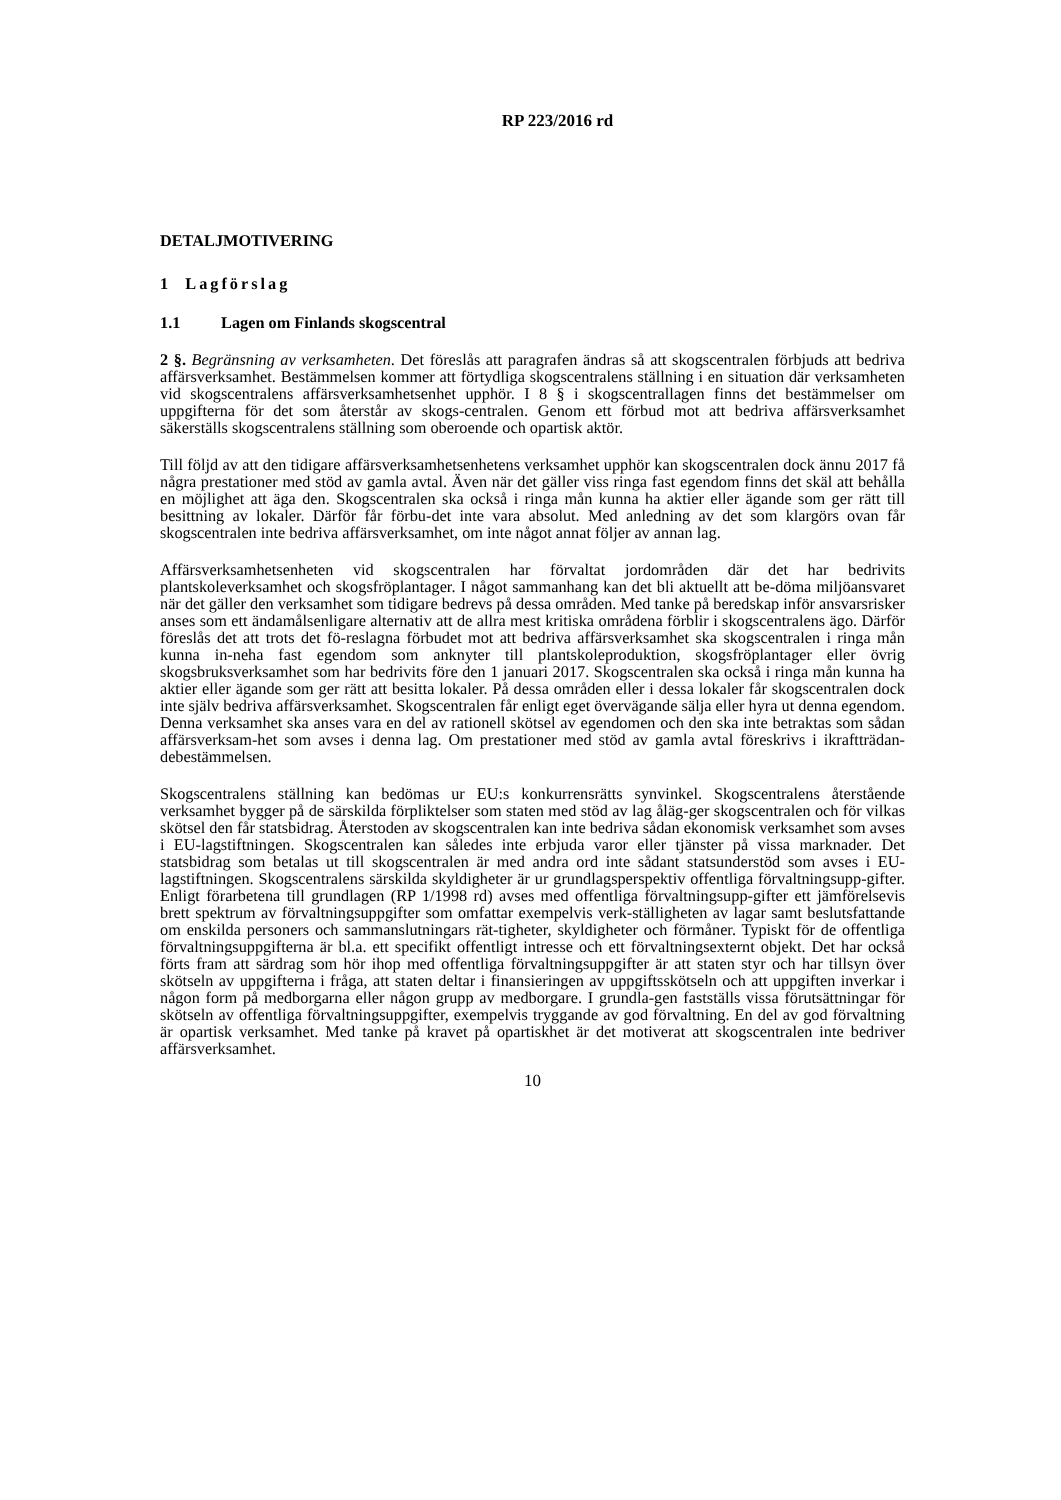RP 223/2016 rd
DETALJMOTIVERING
1 Lagförslag
1.1 Lagen om Finlands skogscentral
2 §. Begränsning av verksamheten. Det föreslås att paragrafen ändras så att skogscentralen förbjuds att bedriva affärsverksamhet. Bestämmelsen kommer att förtydliga skogscentralens ställning i en situation där verksamheten vid skogscentralens affärsverksamhetsenhet upphör. I 8 § i skogscentrallagen finns det bestämmelser om uppgifterna för det som återstår av skogs-centralen. Genom ett förbud mot att bedriva affärsverksamhet säkerställs skogscentralens ställning som oberoende och opartisk aktör.
Till följd av att den tidigare affärsverksamhetsenhetens verksamhet upphör kan skogscentralen dock ännu 2017 få några prestationer med stöd av gamla avtal. Även när det gäller viss ringa fast egendom finns det skäl att behålla en möjlighet att äga den. Skogscentralen ska också i ringa mån kunna ha aktier eller ägande som ger rätt till besittning av lokaler. Därför får förbu-det inte vara absolut. Med anledning av det som klargörs ovan får skogscentralen inte bedriva affärsverksamhet, om inte något annat följer av annan lag.
Affärsverksamhetsenheten vid skogscentralen har förvaltat jordområden där det har bedrivits plantskoleverksamhet och skogsfröplantager. I något sammanhang kan det bli aktuellt att be-döma miljöansvaret när det gäller den verksamhet som tidigare bedrevs på dessa områden. Med tanke på beredskap inför ansvarsrisker anses som ett ändamålsenligare alternativ att de allra mest kritiska områdena förblir i skogscentralens ägo. Därför föreslås det att trots det fö-reslagna förbudet mot att bedriva affärsverksamhet ska skogscentralen i ringa mån kunna in-neha fast egendom som anknyter till plantskoleproduktion, skogsfröplantager eller övrig skogsbruksverksamhet som har bedrivits före den 1 januari 2017. Skogscentralen ska också i ringa mån kunna ha aktier eller ägande som ger rätt att besitta lokaler. På dessa områden eller i dessa lokaler får skogscentralen dock inte själv bedriva affärsverksamhet. Skogscentralen får enligt eget övervägande sälja eller hyra ut denna egendom. Denna verksamhet ska anses vara en del av rationell skötsel av egendomen och den ska inte betraktas som sådan affärsverksam-het som avses i denna lag. Om prestationer med stöd av gamla avtal föreskrivs i ikraftträdan-debestämmelsen.
Skogscentralens ställning kan bedömas ur EU:s konkurrensrätts synvinkel. Skogscentralens återstående verksamhet bygger på de särskilda förpliktelser som staten med stöd av lag åläg-ger skogscentralen och för vilkas skötsel den får statsbidrag. Återstoden av skogscentralen kan inte bedriva sådan ekonomisk verksamhet som avses i EU-lagstiftningen. Skogscentralen kan således inte erbjuda varor eller tjänster på vissa marknader. Det statsbidrag som betalas ut till skogscentralen är med andra ord inte sådant statsunderstöd som avses i EU-lagstiftningen. Skogscentralens särskilda skyldigheter är ur grundlagsperspektiv offentliga förvaltningsupp-gifter. Enligt förarbetena till grundlagen (RP 1/1998 rd) avses med offentliga förvaltningsupp-gifter ett jämförelsevis brett spektrum av förvaltningsuppgifter som omfattar exempelvis verk-ställigheten av lagar samt beslutsfattande om enskilda personers och sammanslutningars rät-tigheter, skyldigheter och förmåner. Typiskt för de offentliga förvaltningsuppgifterna är bl.a. ett specifikt offentligt intresse och ett förvaltningsexternt objekt. Det har också förts fram att särdrag som hör ihop med offentliga förvaltningsuppgifter är att staten styr och har tillsyn över skötseln av uppgifterna i fråga, att staten deltar i finansieringen av uppgiftsskötseln och att uppgiften inverkar i någon form på medborgarna eller någon grupp av medborgare. I grundla-gen fastställs vissa förutsättningar för skötseln av offentliga förvaltningsuppgifter, exempelvis tryggande av god förvaltning. En del av god förvaltning är opartisk verksamhet. Med tanke på kravet på opartiskhet är det motiverat att skogscentralen inte bedriver affärsverksamhet.
10